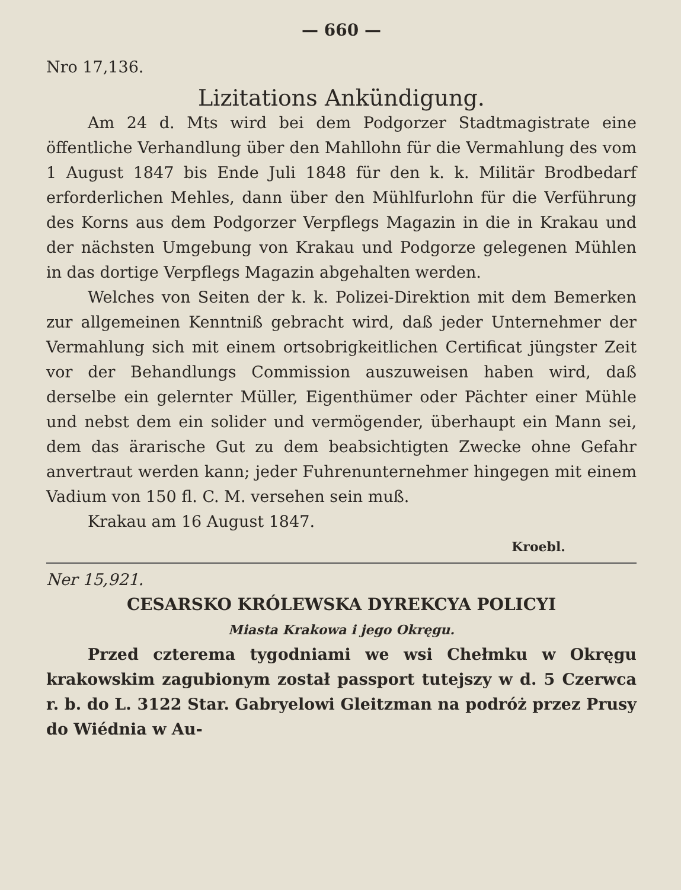— 660 —
Nro 17,136.
Lizitations Ankündigung.
Am 24 d. Mts wird bei dem Podgorzer Stadtmagistrate eine öffentliche Verhandlung über den Mahllohn für die Vermahlung des vom 1 August 1847 bis Ende Juli 1848 für den k. k. Militär Brodbedarf erforderlichen Mehles, dann über den Mühlfurlohn für die Verführung des Korns aus dem Podgorzer Verpflegs Magazin in die in Krakau und der nächsten Umgebung von Krakau und Podgorze gelegenen Mühlen in das dortige Verpflegs Magazin abgehalten werden.
Welches von Seiten der k. k. Polizei-Direktion mit dem Bemerken zur allgemeinen Kenntniß gebracht wird, daß jeder Unternehmer der Vermahlung sich mit einem ortsobrigkeitlichen Certificat jüngster Zeit vor der Behandlungs Commission auszuweisen haben wird, daß derselbe ein gelernter Müller, Eigenthümer oder Pächter einer Mühle und nebst dem ein solider und vermögender, überhaupt ein Mann sei, dem das ärarische Gut zu dem beabsichtigten Zwecke ohne Gefahr anvertraut werden kann; jeder Fuhrenunternehmer hingegen mit einem Vadium von 150 fl. C. M. versehen sein muß.
Krakau am 16 August 1847.
Kroebl.
Ner 15,921.
CESARSKO KRÓLEWSKA DYREKCYA POLICYI
Miasta Krakowa i jego Okręgu.
Przed czterema tygodniami we wsi Chełmku w Okręgu krakowskim zagubionym został passport tutejszy w d. 5 Czerwca r. b. do L. 3122 Star. Gabryelowi Gleitzman na podróż przez Prusy do Wiédnia w Au-